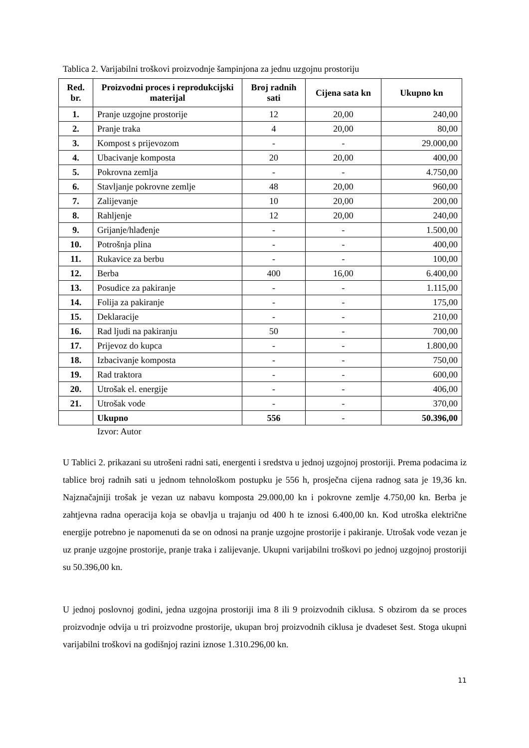Tablica 2. Varijabilni troškovi proizvodnje šampinjona za jednu uzgojnu prostoriju
| Red. br. | Proizvodni proces i reprodukcijski materijal | Broj radnih sati | Cijena sata kn | Ukupno kn |
| --- | --- | --- | --- | --- |
| 1. | Pranje uzgojne prostorije | 12 | 20,00 | 240,00 |
| 2. | Pranje traka | 4 | 20,00 | 80,00 |
| 3. | Kompost s prijevozom | - | - | 29.000,00 |
| 4. | Ubacivanje komposta | 20 | 20,00 | 400,00 |
| 5. | Pokrovna zemlja | - | - | 4.750,00 |
| 6. | Stavljanje pokrovne zemlje | 48 | 20,00 | 960,00 |
| 7. | Zalijevanje | 10 | 20,00 | 200,00 |
| 8. | Rahljenje | 12 | 20,00 | 240,00 |
| 9. | Grijanje/hlađenje | - | - | 1.500,00 |
| 10. | Potrošnja plina | - | - | 400,00 |
| 11. | Rukavice za berbu | - | - | 100,00 |
| 12. | Berba | 400 | 16,00 | 6.400,00 |
| 13. | Posudice za pakiranje | - | - | 1.115,00 |
| 14. | Folija za pakiranje | - | - | 175,00 |
| 15. | Deklaracije | - | - | 210,00 |
| 16. | Rad ljudi na pakiranju | 50 | - | 700,00 |
| 17. | Prijevoz do kupca | - | - | 1.800,00 |
| 18. | Izbacivanje komposta | - | - | 750,00 |
| 19. | Rad traktora | - | - | 600,00 |
| 20. | Utrošak el. energije | - | - | 406,00 |
| 21. | Utrošak vode | - | - | 370,00 |
| | Ukupno | 556 | - | 50.396,00 |
Izvor: Autor
U Tablici 2. prikazani su utrošeni radni sati, energenti i sredstva u jednoj uzgojnoj prostoriji. Prema podacima iz tablice broj radnih sati u jednom tehnološkom postupku je 556 h, prosječna cijena radnog sata je 19,36 kn. Najznačajniji trošak je vezan uz nabavu komposta 29.000,00 kn i pokrovne zemlje 4.750,00 kn. Berba je zahtjevna radna operacija koja se obavlja u trajanju od 400 h te iznosi 6.400,00 kn. Kod utroška električne energije potrebno je napomenuti da se on odnosi na pranje uzgojne prostorije i pakiranje. Utrošak vode vezan je uz pranje uzgojne prostorije, pranje traka i zalijevanje. Ukupni varijabilni troškovi po jednoj uzgojnoj prostoriji su 50.396,00 kn.
U jednoj poslovnoj godini, jedna uzgojna prostoriji ima 8 ili 9 proizvodnih ciklusa. S obzirom da se proces proizvodnje odvija u tri proizvodne prostorije, ukupan broj proizvodnih ciklusa je dvadeset šest. Stoga ukupni varijabilni troškovi na godišnjoj razini iznose 1.310.296,00 kn.
11